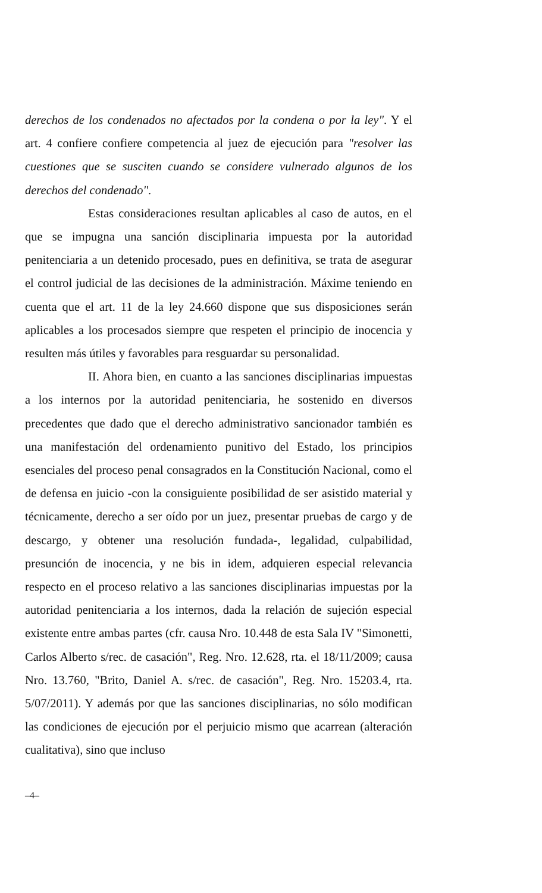derechos de los condenados no afectados por la condena o por la ley". Y el art. 4 confiere confiere competencia al juez de ejecución para "resolver las cuestiones que se susciten cuando se considere vulnerado algunos de los derechos del condenado".
Estas consideraciones resultan aplicables al caso de autos, en el que se impugna una sanción disciplinaria impuesta por la autoridad penitenciaria a un detenido procesado, pues en definitiva, se trata de asegurar el control judicial de las decisiones de la administración. Máxime teniendo en cuenta que el art. 11 de la ley 24.660 dispone que sus disposiciones serán aplicables a los procesados siempre que respeten el principio de inocencia y resulten más útiles y favorables para resguardar su personalidad.
II. Ahora bien, en cuanto a las sanciones disciplinarias impuestas a los internos por la autoridad penitenciaria, he sostenido en diversos precedentes que dado que el derecho administrativo sancionador también es una manifestación del ordenamiento punitivo del Estado, los principios esenciales del proceso penal consagrados en la Constitución Nacional, como el de defensa en juicio -con la consiguiente posibilidad de ser asistido material y técnicamente, derecho a ser oído por un juez, presentar pruebas de cargo y de descargo, y obtener una resolución fundada-, legalidad, culpabilidad, presunción de inocencia, y ne bis in idem, adquieren especial relevancia respecto en el proceso relativo a las sanciones disciplinarias impuestas por la autoridad penitenciaria a los internos, dada la relación de sujeción especial existente entre ambas partes (cfr. causa Nro. 10.448 de esta Sala IV "Simonetti, Carlos Alberto s/rec. de casación", Reg. Nro. 12.628, rta. el 18/11/2009; causa Nro. 13.760, "Brito, Daniel A. s/rec. de casación", Reg. Nro. 15203.4, rta. 5/07/2011). Y además por que las sanciones disciplinarias, no sólo modifican las condiciones de ejecución por el perjuicio mismo que acarrean (alteración cualitativa), sino que incluso
–4–